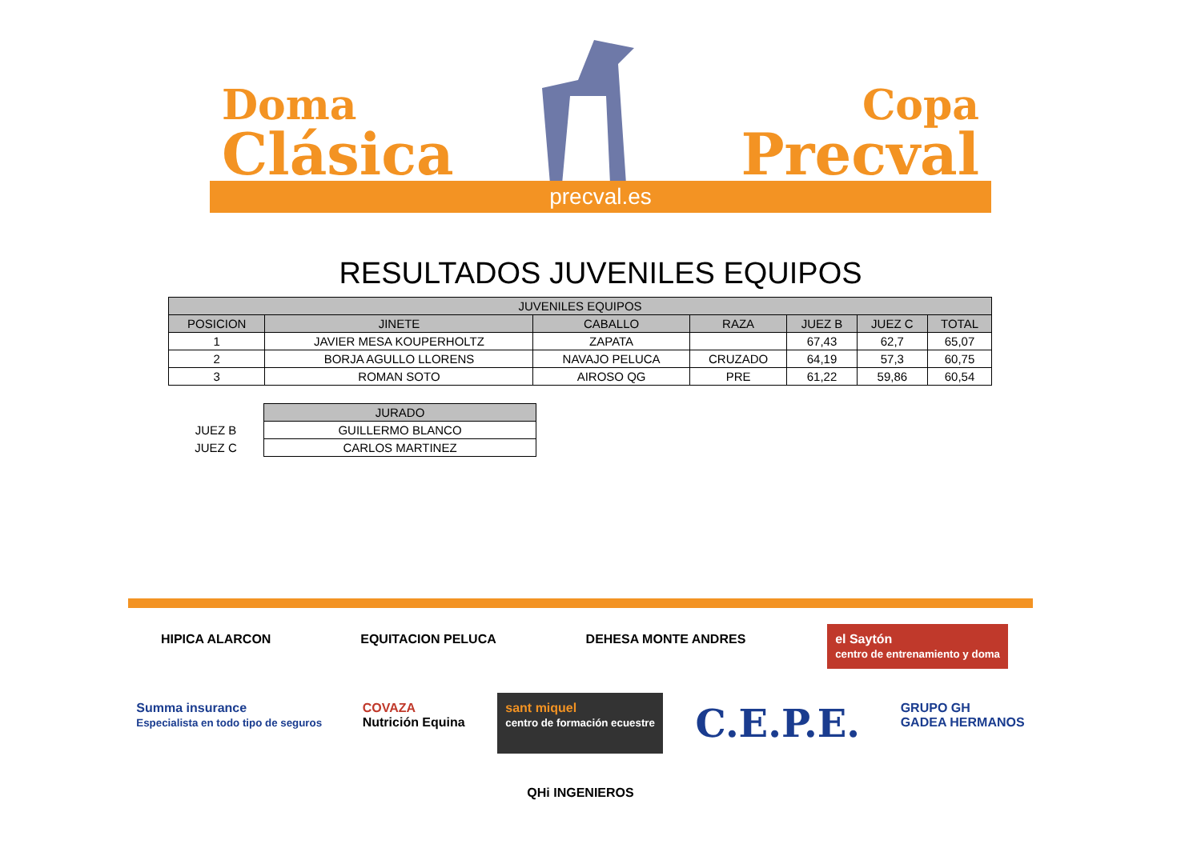Doma
Clásica
Copa
Precval
precval.es
RESULTADOS JUVENILES EQUIPOS
| JUVENILES EQUIPOS | | | | | | |
| --- | --- | --- | --- | --- | --- | --- |
| POSICION | JINETE | CABALLO | RAZA | JUEZ B | JUEZ C | TOTAL |
| 1 | JAVIER MESA KOUPERHOLTZ | ZAPATA | | 67,43 | 62,7 | 65,07 |
| 2 | BORJA AGULLO LLORENS | NAVAJO PELUCA | CRUZADO | 64,19 | 57,3 | 60,75 |
| 3 | ROMAN SOTO | AIROSO QG | PRE | 61,22 | 59,86 | 60,54 |
| | JURADO |
| JUEZ B | GUILLERMO BLANCO |
| JUEZ C | CARLOS MARTINEZ |
HIPICA ALARCON
EQUITACION PELUCA
DEHESA MONTE ANDRES
el Saytón
centro de entrenamiento y doma
Summa insurance
Especialista en todo tipo de seguros
COVAZA
Nutrición Equina
sant miquel
centro de formación ecuestre
C.E.P.E.
GRUPO GH
GADEA HERMANOS
QHi INGENIEROS